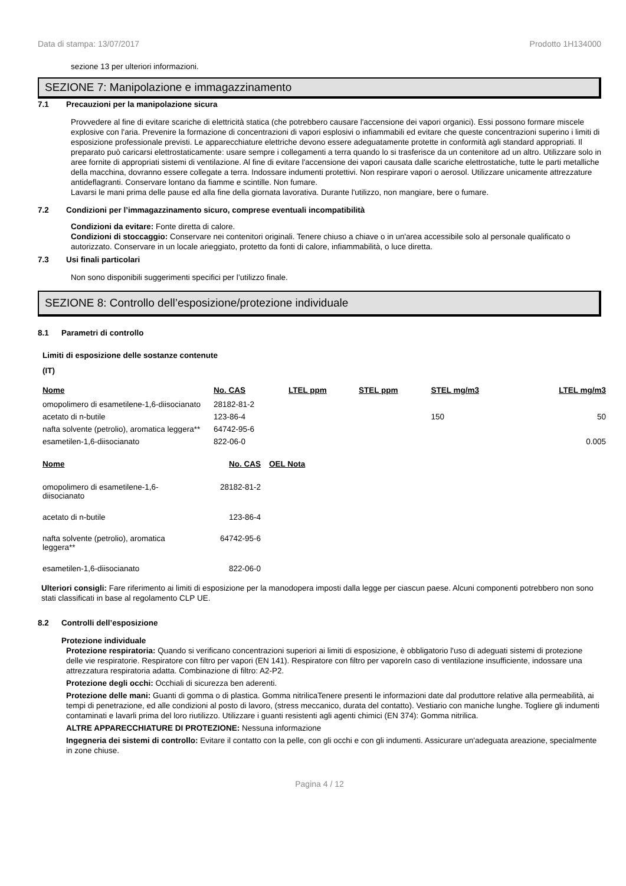Data di stampa: 13/07/2017 Prodotto 1H134000
sezione 13 per ulteriori informazioni.
SEZIONE 7: Manipolazione e immagazzinamento
7.1 Precauzioni per la manipolazione sicura
Provvedere al fine di evitare scariche di elettricità statica (che potrebbero causare l'accensione dei vapori organici). Essi possono formare miscele explosive con l'aria. Prevenire la formazione di concentrazioni di vapori esplosivi o infiammabili ed evitare che queste concentrazioni superino i limiti di esposizione professionale previsti. Le apparecchiature elettriche devono essere adeguatamente protette in conformità agli standard appropriati. Il preparato può caricarsi elettrostaticamente: usare sempre i collegamenti a terra quando lo si trasferisce da un contenitore ad un altro. Utilizzare solo in aree fornite di appropriati sistemi di ventilazione. Al fine di evitare l'accensione dei vapori causata dalle scariche elettrostatiche, tutte le parti metalliche della macchina, dovranno essere collegate a terra. Indossare indumenti protettivi. Non respirare vapori o aerosol. Utilizzare unicamente attrezzature antideflagranti. Conservare lontano da fiamme e scintille. Non fumare.
Lavarsi le mani prima delle pause ed alla fine della giornata lavorativa. Durante l'utilizzo, non mangiare, bere o fumare.
7.2 Condizioni per l’immagazzinamento sicuro, comprese eventuali incompatibilità
Condizioni da evitare: Fonte diretta di calore.
Condizioni di stoccaggio: Conservare nei contenitori originali. Tenere chiuso a chiave o in un'area accessibile solo al personale qualificato o autorizzato. Conservare in un locale arieggiato, protetto da fonti di calore, infiammabilità, o luce diretta.
7.3 Usi finali particolari
Non sono disponibili suggerimenti specifici per l’utilizzo finale.
SEZIONE 8: Controllo dell’esposizione/protezione individuale
8.1 Parametri di controllo
Limiti di esposizione delle sostanze contenute
(IT)
| Nome | No. CAS | LTEL ppm | STEL ppm | STEL mg/m3 | LTEL mg/m3 |
| --- | --- | --- | --- | --- | --- |
| omopolimero di esametilene-1,6-diisocianato | 28182-81-2 | | | | |
| acetato di n-butile | 123-86-4 | | | 150 | 50 |
| nafta solvente (petrolio), aromatica leggera** | 64742-95-6 | | | | |
| esametilen-1,6-diisocianato | 822-06-0 | | | | 0.005 |
| Nome | No. CAS | OEL Nota |
| --- | --- | --- |
| omopolimero di esametilene-1,6- diisocianato | 28182-81-2 | |
| acetato di n-butile | 123-86-4 | |
| nafta solvente (petrolio), aromatica leggera** | 64742-95-6 | |
| esametilen-1,6-diisocianato | 822-06-0 | |
Ulteriori consigli: Fare riferimento ai limiti di esposizione per la manodopera imposti dalla legge per ciascun paese. Alcuni componenti potrebbero non sono stati classificati in base al regolamento CLP UE.
8.2 Controlli dell’esposizione
Protezione individuale
Protezione respiratoria: Quando si verificano concentrazioni superiori ai limiti di esposizione, è obbligatorio l'uso di adeguati sistemi di protezione delle vie respiratorie. Respiratore con filtro per vapori (EN 141). Respiratore con filtro per vaporeIn caso di ventilazione insufficiente, indossare una attrezzatura respiratoria adatta. Combinazione di filtro: A2-P2.
Protezione degli occhi: Occhiali di sicurezza ben aderenti.
Protezione delle mani: Guanti di gomma o di plastica. Gomma nitrilicaTenere presenti le informazioni date dal produttore relative alla permeabilità, ai tempi di penetrazione, ed alle condizioni al posto di lavoro, (stress meccanico, durata del contatto). Vestiario con maniche lunghe. Togliere gli indumenti contaminati e lavarli prima del loro riutilizzo. Utilizzare i guanti resistenti agli agenti chimici (EN 374): Gomma nitrilica.
ALTRE APPARECCHIATURE DI PROTEZIONE: Nessuna informazione
Ingegneria dei sistemi di controllo: Evitare il contatto con la pelle, con gli occhi e con gli indumenti. Assicurare un'adeguata areazione, specialmente in zone chiuse.
Pagina 4 / 12